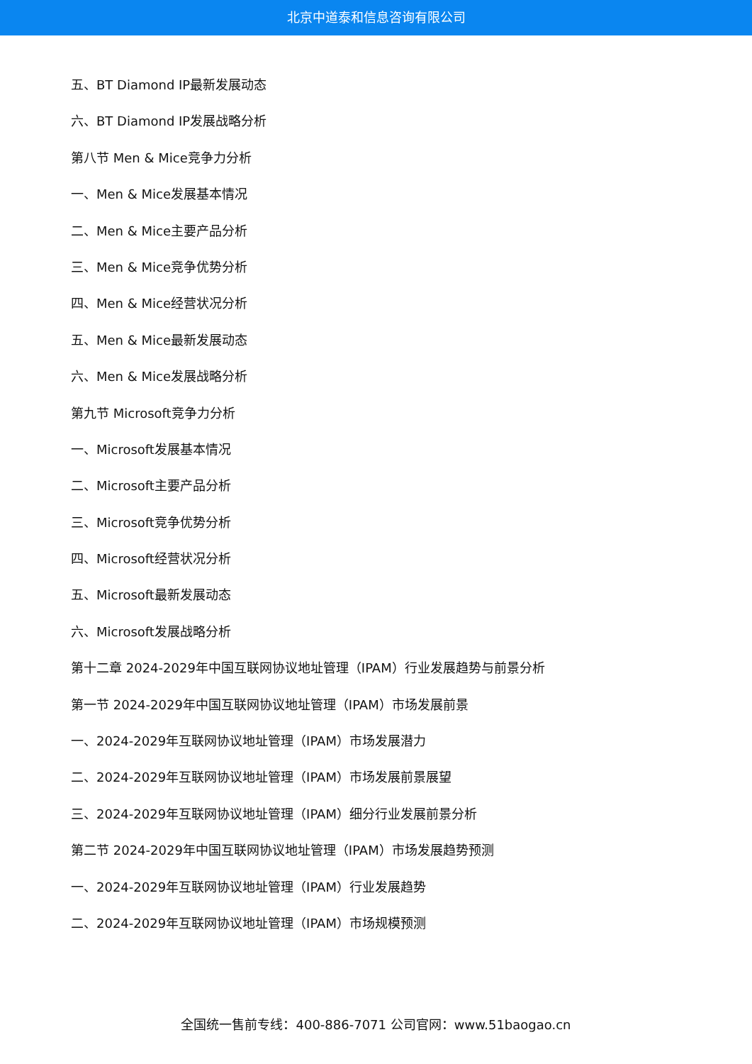北京中道泰和信息咨询有限公司
五、BT Diamond IP最新发展动态
六、BT Diamond IP发展战略分析
第八节 Men & Mice竞争力分析
一、Men & Mice发展基本情况
二、Men & Mice主要产品分析
三、Men & Mice竞争优势分析
四、Men & Mice经营状况分析
五、Men & Mice最新发展动态
六、Men & Mice发展战略分析
第九节 Microsoft竞争力分析
一、Microsoft发展基本情况
二、Microsoft主要产品分析
三、Microsoft竞争优势分析
四、Microsoft经营状况分析
五、Microsoft最新发展动态
六、Microsoft发展战略分析
第十二章 2024-2029年中国互联网协议地址管理（IPAM）行业发展趋势与前景分析
第一节 2024-2029年中国互联网协议地址管理（IPAM）市场发展前景
一、2024-2029年互联网协议地址管理（IPAM）市场发展潜力
二、2024-2029年互联网协议地址管理（IPAM）市场发展前景展望
三、2024-2029年互联网协议地址管理（IPAM）细分行业发展前景分析
第二节 2024-2029年中国互联网协议地址管理（IPAM）市场发展趋势预测
一、2024-2029年互联网协议地址管理（IPAM）行业发展趋势
二、2024-2029年互联网协议地址管理（IPAM）市场规模预测
全国统一售前专线：400-886-7071 公司官网：www.51baogao.cn